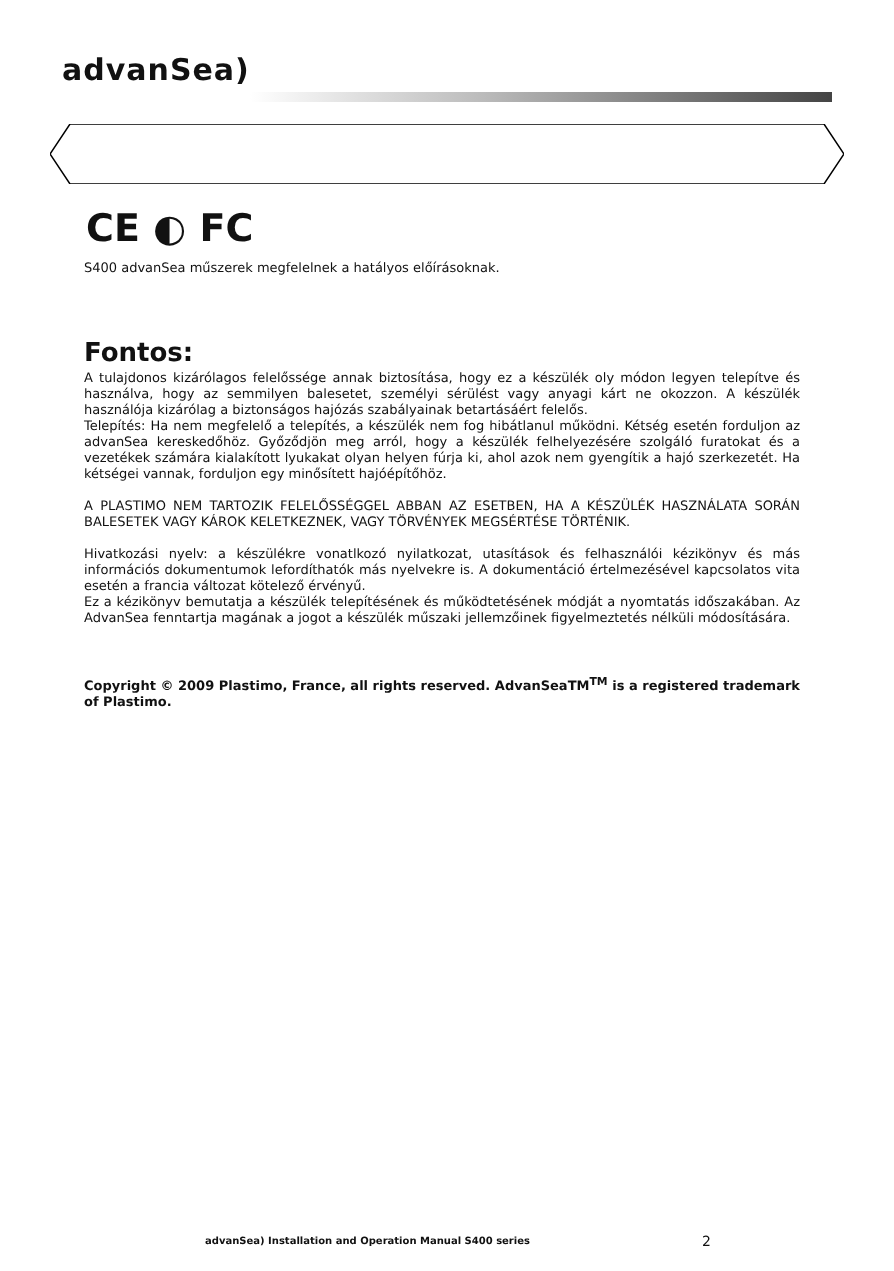advanSea)
CE ◐ FC
S400 advanSea műszerek megfelelnek a hatályos előírásoknak.
Fontos:
A tulajdonos kizárólagos felelőssége annak biztosítása, hogy ez a készülék oly módon legyen telepítve és használva, hogy az semmilyen balesetet, személyi sérülést vagy anyagi kárt ne okozzon. A készülék használója kizárólag a biztonságos hajózás szabályainak betartásáért felelős.
Telepítés: Ha nem megfelelő a telepítés, a készülék nem fog hibátlanul működni. Kétség esetén forduljon az advanSea kereskedőhöz. Győződjön meg arról, hogy a készülék felhelyezésére szolgáló furatokat és a vezetékek számára kialakított lyukakat olyan helyen fúrja ki, ahol azok nem gyengítik a hajó szerkezetét. Ha kétségei vannak, forduljon egy minősített hajóépítőhöz.
A PLASTIMO NEM TARTOZIK FELELŐSSÉGGEL ABBAN AZ ESETBEN, HA A KÉSZÜLÉK HASZNÁLATA SORÁN BALESETEK VAGY KÁROK KELETKEZNEK, VAGY TÖRVÉNYEK MEGSÉRTÉSE TÖRTÉNIK.
Hivatkozási nyelv: a készülékre vonatlkozó nyilatkozat, utasítások és felhasználói kézikönyv és más információs dokumentumok lefordíthatók más nyelvekre is. A dokumentáció értelmezésével kapcsolatos vita esetén a francia változat kötelező érvényű.
Ez a kézikönyv bemutatja a készülék telepítésének és működtetésének módját a nyomtatás időszakában. Az AdvanSea fenntartja magának a jogot a készülék műszaki jellemzőinek figyelmeztetés nélküli módosítására.
Copyright © 2009 Plastimo, France, all rights reserved. AdvanSeaTM<sup>TM</sup> is a registered trademark of Plastimo.
advanSea) Installation and Operation Manual S400 series
2